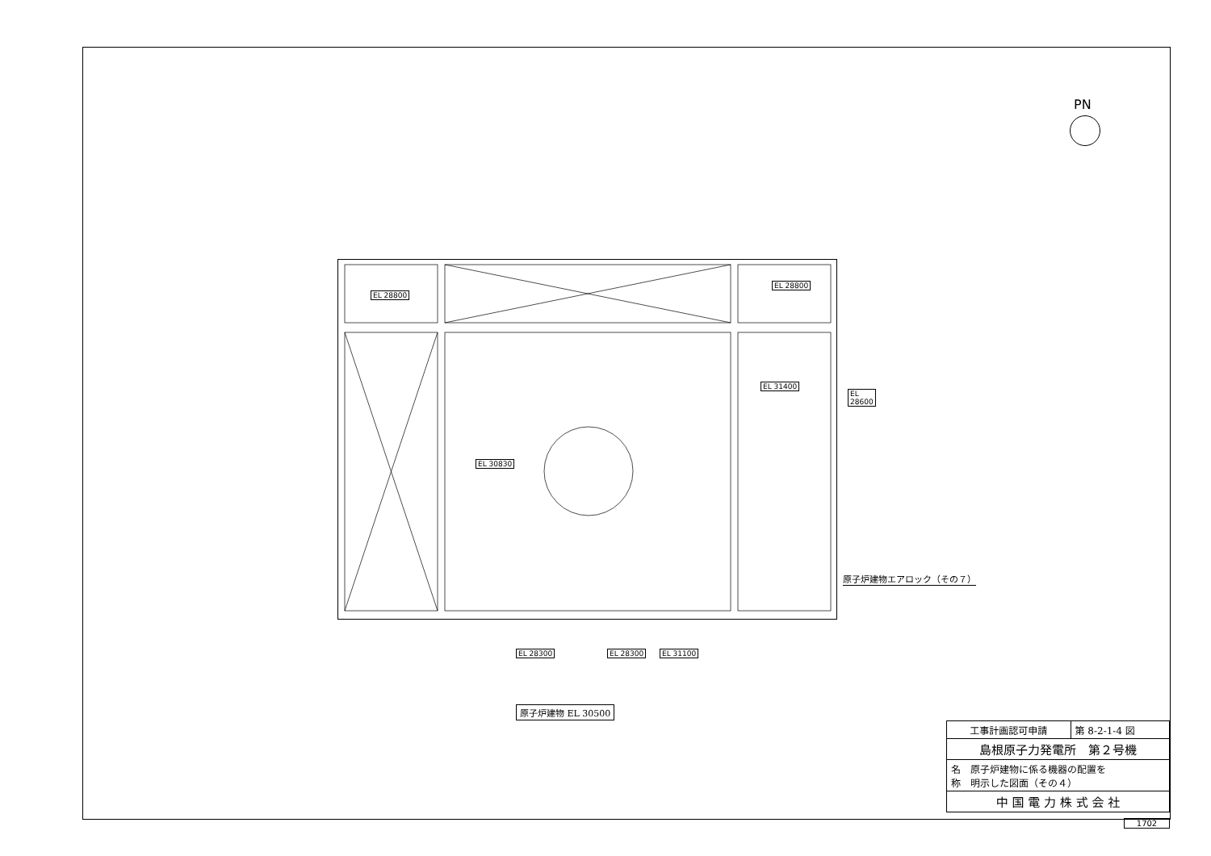PN
EL 28800
EL 28800
EL 31400
EL 28600
EL 30830
EL 28300 EL 28300 EL 31100
原子炉建物エアロック（その７）
原子炉建物 EL 30500
| 工事計画認可申請 | 第 8-2-1-4 図 |
| 島根原子力発電所 第２号機 | |
| 名 原子炉建物に係る機器の配置を 称 明示した図面（その４） | |
| 中 国 電 力 株 式 会 社 | |
1702